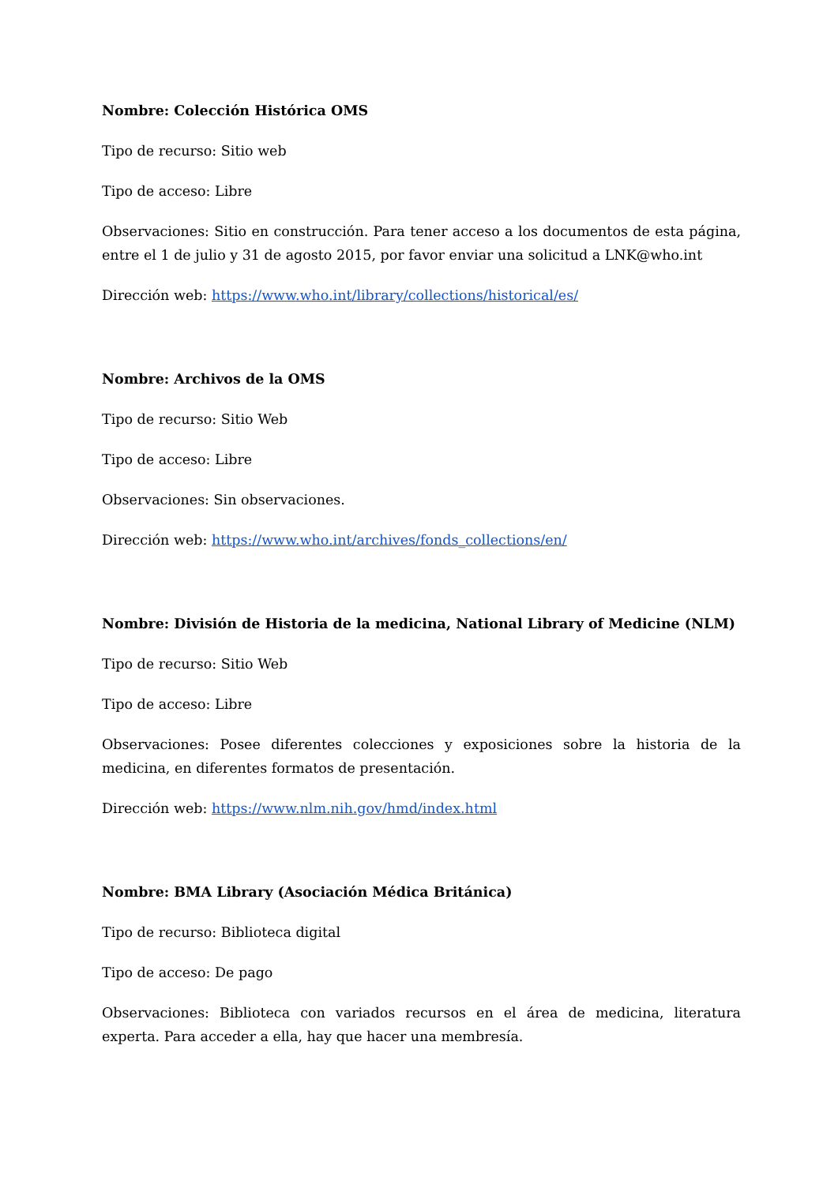Nombre: Colección Histórica OMS
Tipo de recurso: Sitio web
Tipo de acceso: Libre
Observaciones: Sitio en construcción. Para tener acceso a los documentos de esta página, entre el 1 de julio y 31 de agosto 2015, por favor enviar una solicitud a LNK@who.int
Dirección web: https://www.who.int/library/collections/historical/es/
Nombre: Archivos de la OMS
Tipo de recurso: Sitio Web
Tipo de acceso: Libre
Observaciones: Sin observaciones.
Dirección web: https://www.who.int/archives/fonds_collections/en/
Nombre: División de Historia de la medicina, National Library of Medicine (NLM)
Tipo de recurso: Sitio Web
Tipo de acceso: Libre
Observaciones: Posee diferentes colecciones y exposiciones sobre la historia de la medicina, en diferentes formatos de presentación.
Dirección web: https://www.nlm.nih.gov/hmd/index.html
Nombre: BMA Library (Asociación Médica Británica)
Tipo de recurso: Biblioteca digital
Tipo de acceso: De pago
Observaciones: Biblioteca con variados recursos en el área de medicina, literatura experta. Para acceder a ella, hay que hacer una membresía.